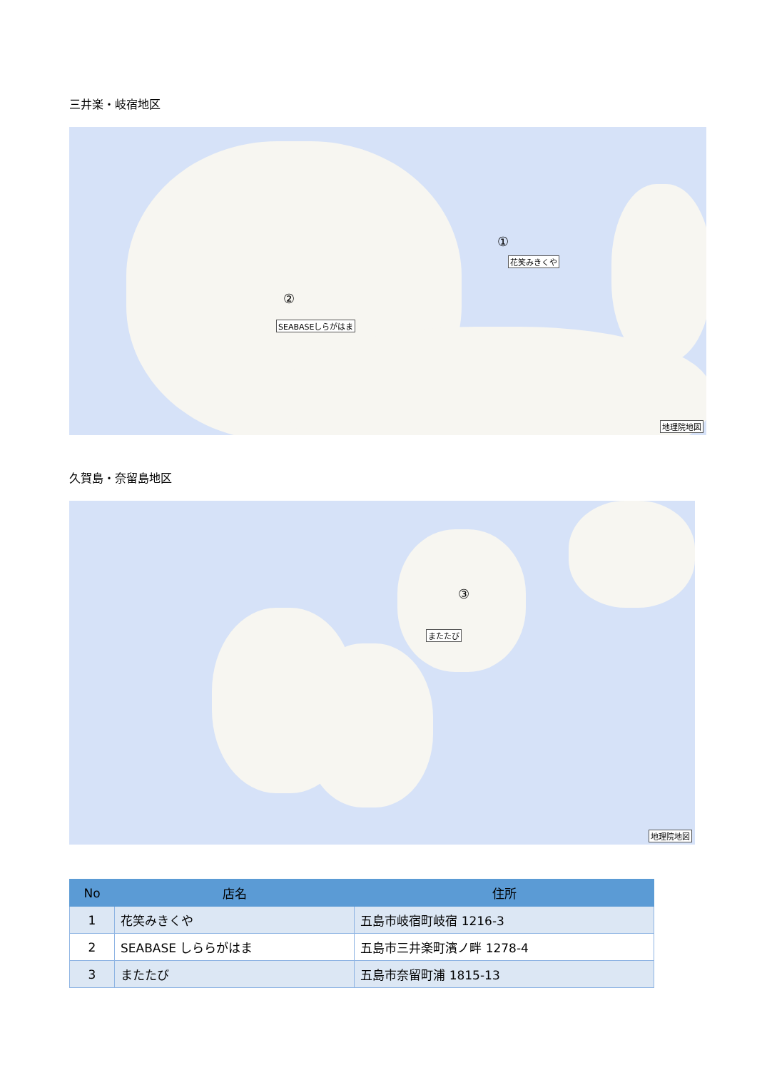三井楽・岐宿地区
①
花笑みきくや
②
SEABASEしらがはま
地理院地図
久賀島・奈留島地区
③
またたび
地理院地図
| No | 店名 | 住所 |
| --- | --- | --- |
| 1 | 花笑みきくや | 五島市岐宿町岐宿 1216-3 |
| 2 | SEABASE しららがはま | 五島市三井楽町濱ノ畔 1278-4 |
| 3 | またたび | 五島市奈留町浦 1815-13 |